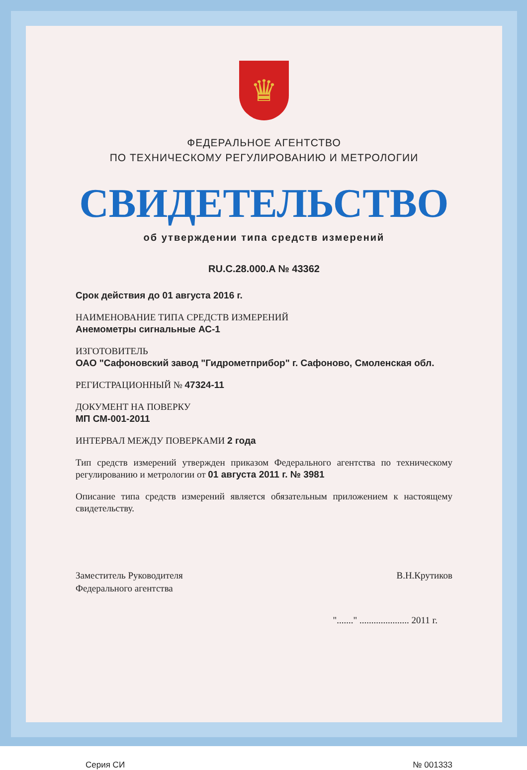♛
ФЕДЕРАЛЬНОЕ АГЕНТСТВО
ПО ТЕХНИЧЕСКОМУ РЕГУЛИРОВАНИЮ И МЕТРОЛОГИИ
СВИДЕТЕЛЬСТВО
об утверждении типа средств измерений
RU.C.28.000.A № 43362
Срок действия до 01 августа 2016 г.
НАИМЕНОВАНИЕ ТИПА СРЕДСТВ ИЗМЕРЕНИЙ
Анемометры сигнальные АС-1
ИЗГОТОВИТЕЛЬ
ОАО "Сафоновский завод "Гидрометприбор" г. Сафоново, Смоленская обл.
РЕГИСТРАЦИОННЫЙ № 47324-11
ДОКУМЕНТ НА ПОВЕРКУ
МП СМ-001-2011
ИНТЕРВАЛ МЕЖДУ ПОВЕРКАМИ 2 года
Тип средств измерений утвержден приказом Федерального агентства по техническому регулированию и метрологии от 01 августа 2011 г. № 3981
Описание типа средств измерений является обязательным приложением к настоящему свидетельству.
Заместитель Руководителя
Федерального агентства
В.Н.Крутиков
"......." ..................... 2011 г.
Серия СИ № 001333